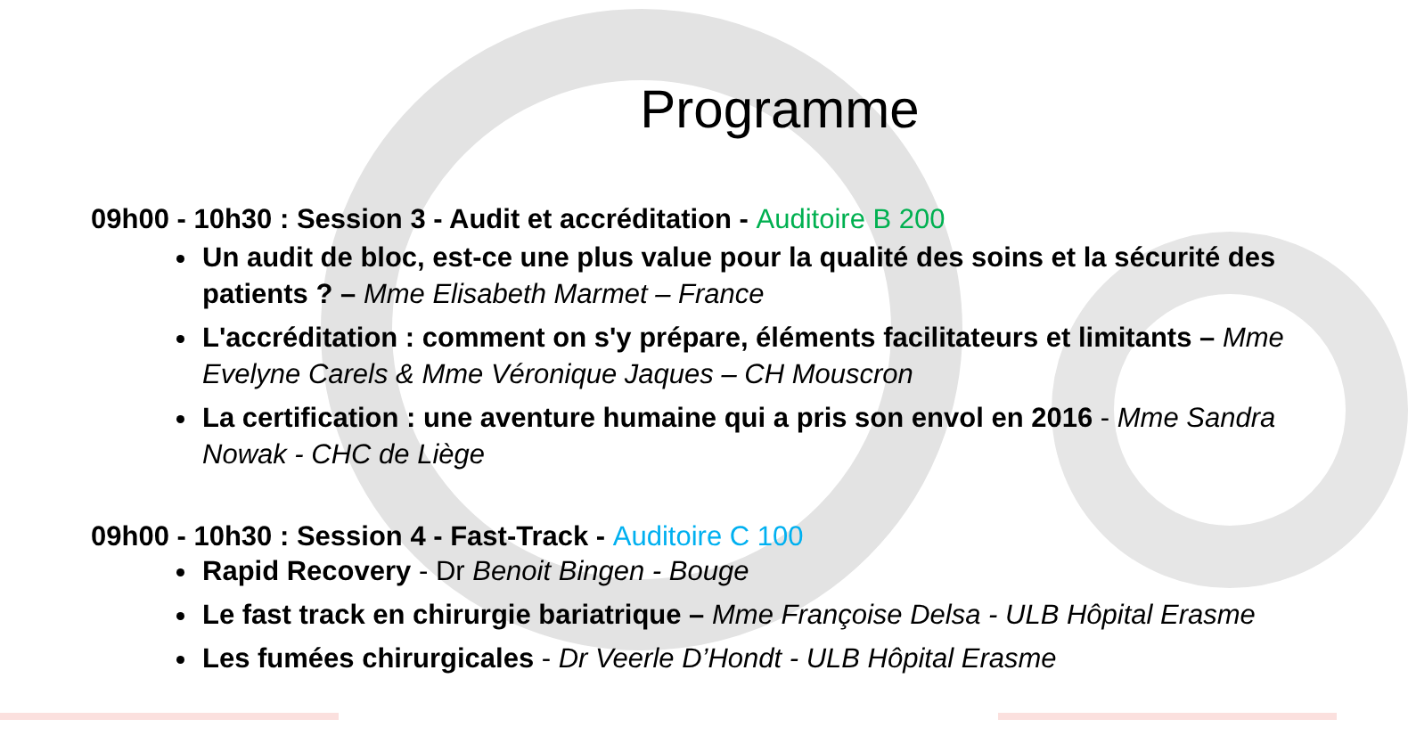Programme
09h00 - 10h30 : Session 3 - Audit et accréditation - Auditoire B 200
Un audit de bloc, est-ce une plus value pour la qualité des soins et la sécurité des patients ? – Mme Elisabeth Marmet – France
L'accréditation : comment on s'y prépare, éléments facilitateurs et limitants – Mme Evelyne Carels & Mme Véronique Jaques – CH Mouscron
La certification : une aventure humaine qui a pris son envol en 2016 - Mme Sandra Nowak - CHC de Liège
09h00 - 10h30 : Session 4 - Fast-Track - Auditoire C 100
Rapid Recovery - Dr Benoit Bingen - Bouge
Le fast track en chirurgie bariatrique – Mme Françoise Delsa - ULB Hôpital Erasme
Les fumées chirurgicales - Dr Veerle D’Hondt - ULB Hôpital Erasme